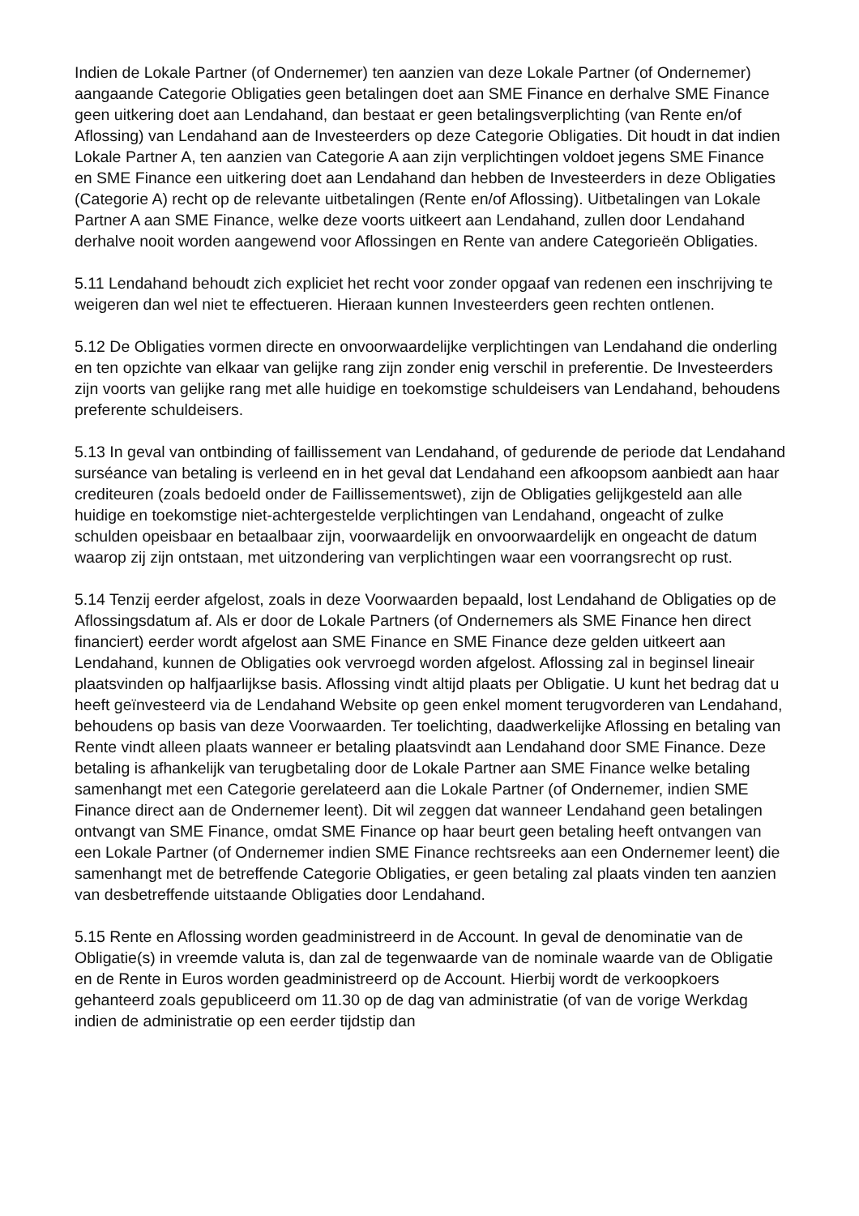Indien de Lokale Partner (of Ondernemer) ten aanzien van deze Lokale Partner (of Ondernemer) aangaande Categorie Obligaties geen betalingen doet aan SME Finance en derhalve SME Finance geen uitkering doet aan Lendahand, dan bestaat er geen betalingsverplichting (van Rente en/of Aflossing) van Lendahand aan de Investeerders op deze Categorie Obligaties. Dit houdt in dat indien Lokale Partner A, ten aanzien van Categorie A aan zijn verplichtingen voldoet jegens SME Finance en SME Finance een uitkering doet aan Lendahand dan hebben de Investeerders in deze Obligaties (Categorie A) recht op de relevante uitbetalingen (Rente en/of Aflossing). Uitbetalingen van Lokale Partner A aan SME Finance, welke deze voorts uitkeert aan Lendahand, zullen door Lendahand derhalve nooit worden aangewend voor Aflossingen en Rente van andere Categorieën Obligaties.
5.11 Lendahand behoudt zich expliciet het recht voor zonder opgaaf van redenen een inschrijving te weigeren dan wel niet te effectueren. Hieraan kunnen Investeerders geen rechten ontlenen.
5.12 De Obligaties vormen directe en onvoorwaardelijke verplichtingen van Lendahand die onderling en ten opzichte van elkaar van gelijke rang zijn zonder enig verschil in preferentie. De Investeerders zijn voorts van gelijke rang met alle huidige en toekomstige schuldeisers van Lendahand, behoudens preferente schuldeisers.
5.13 In geval van ontbinding of faillissement van Lendahand, of gedurende de periode dat Lendahand surséance van betaling is verleend en in het geval dat Lendahand een afkoopsom aanbiedt aan haar crediteuren (zoals bedoeld onder de Faillissementswet), zijn de Obligaties gelijkgesteld aan alle huidige en toekomstige niet-achtergestelde verplichtingen van Lendahand, ongeacht of zulke schulden opeisbaar en betaalbaar zijn, voorwaardelijk en onvoorwaardelijk en ongeacht de datum waarop zij zijn ontstaan, met uitzondering van verplichtingen waar een voorrangsrecht op rust.
5.14 Tenzij eerder afgelost, zoals in deze Voorwaarden bepaald, lost Lendahand de Obligaties op de Aflossingsdatum af. Als er door de Lokale Partners (of Ondernemers als SME Finance hen direct financiert) eerder wordt afgelost aan SME Finance en SME Finance deze gelden uitkeert aan Lendahand, kunnen de Obligaties ook vervroegd worden afgelost. Aflossing zal in beginsel lineair plaatsvinden op halfjaarlijkse basis. Aflossing vindt altijd plaats per Obligatie. U kunt het bedrag dat u heeft geïnvesteerd via de Lendahand Website op geen enkel moment terugvorderen van Lendahand, behoudens op basis van deze Voorwaarden. Ter toelichting, daadwerkelijke Aflossing en betaling van Rente vindt alleen plaats wanneer er betaling plaatsvindt aan Lendahand door SME Finance. Deze betaling is afhankelijk van terugbetaling door de Lokale Partner aan SME Finance welke betaling samenhangt met een Categorie gerelateerd aan die Lokale Partner (of Ondernemer, indien SME Finance direct aan de Ondernemer leent). Dit wil zeggen dat wanneer Lendahand geen betalingen ontvangt van SME Finance, omdat SME Finance op haar beurt geen betaling heeft ontvangen van een Lokale Partner (of Ondernemer indien SME Finance rechtsreeks aan een Ondernemer leent) die samenhangt met de betreffende Categorie Obligaties, er geen betaling zal plaats vinden ten aanzien van desbetreffende uitstaande Obligaties door Lendahand.
5.15 Rente en Aflossing worden geadministreerd in de Account. In geval de denominatie van de Obligatie(s) in vreemde valuta is, dan zal de tegenwaarde van de nominale waarde van de Obligatie en de Rente in Euros worden geadministreerd op de Account. Hierbij wordt de verkoopkoers gehanteerd zoals gepubliceerd om 11.30 op de dag van administratie (of van de vorige Werkdag indien de administratie op een eerder tijdstip dan